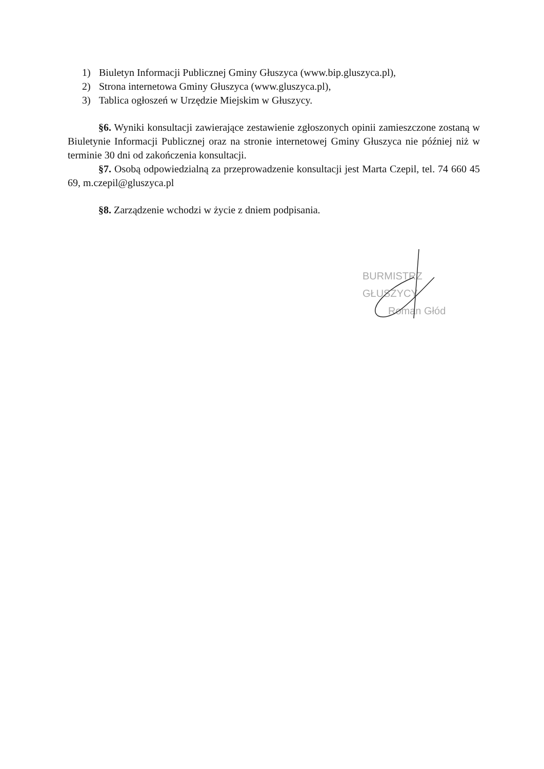1) Biuletyn Informacji Publicznej Gminy Głuszyca (www.bip.gluszyca.pl),
2) Strona internetowa Gminy Głuszyca (www.gluszyca.pl),
3) Tablica ogłoszeń w Urzędzie Miejskim w Głuszycy.
§6. Wyniki konsultacji zawierające zestawienie zgłoszonych opinii zamieszczone zostaną w Biuletynie Informacji Publicznej oraz na stronie internetowej Gminy Głuszyca nie później niż w terminie 30 dni od zakończenia konsultacji.
§7. Osobą odpowiedzialną za przeprowadzenie konsultacji jest Marta Czepil, tel. 74 660 45 69, m.czepil@gluszyca.pl
§8. Zarządzenie wchodzi w życie z dniem podpisania.
BURMISTRZ GŁUSZYCY
Roman Głód